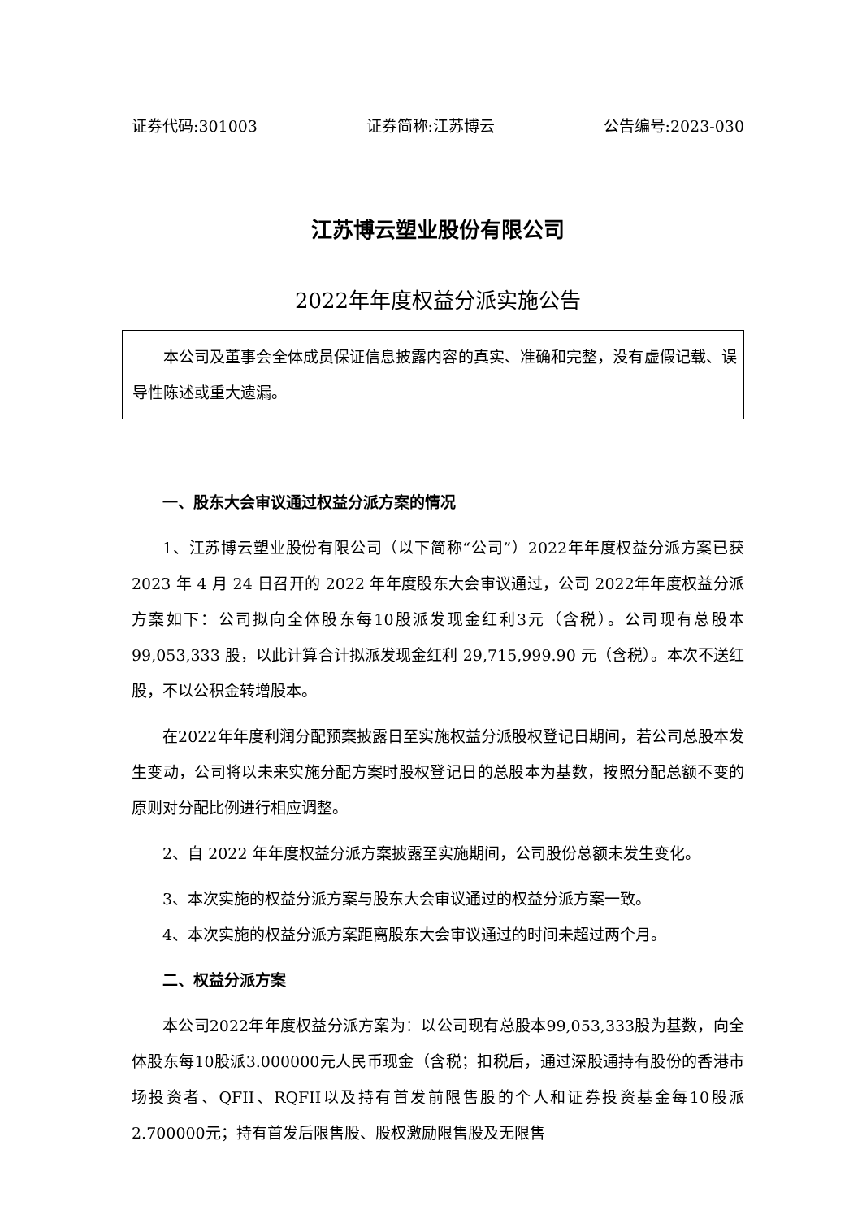证券代码:301003 证券简称:江苏博云 公告编号:2023-030
江苏博云塑业股份有限公司
2022年年度权益分派实施公告
本公司及董事会全体成员保证信息披露内容的真实、准确和完整，没有虚假记载、误导性陈述或重大遗漏。
一、股东大会审议通过权益分派方案的情况
1、江苏博云塑业股份有限公司（以下简称“公司”）2022年年度权益分派方案已获 2023 年 4 月 24 日召开的 2022 年年度股东大会审议通过，公司 2022年年度权益分派方案如下：公司拟向全体股东每10股派发现金红利3元（含税）。公司现有总股本 99,053,333 股，以此计算合计拟派发现金红利 29,715,999.90 元（含税）。本次不送红股，不以公积金转增股本。
在2022年年度利润分配预案披露日至实施权益分派股权登记日期间，若公司总股本发生变动，公司将以未来实施分配方案时股权登记日的总股本为基数，按照分配总额不变的原则对分配比例进行相应调整。
2、自 2022 年年度权益分派方案披露至实施期间，公司股份总额未发生变化。
3、本次实施的权益分派方案与股东大会审议通过的权益分派方案一致。
4、本次实施的权益分派方案距离股东大会审议通过的时间未超过两个月。
二、权益分派方案
本公司2022年年度权益分派方案为：以公司现有总股本99,053,333股为基数，向全体股东每10股派3.000000元人民币现金（含税；扣税后，通过深股通持有股份的香港市场投资者、QFII、RQFII以及持有首发前限售股的个人和证券投资基金每10股派2.700000元；持有首发后限售股、股权激励限售股及无限售